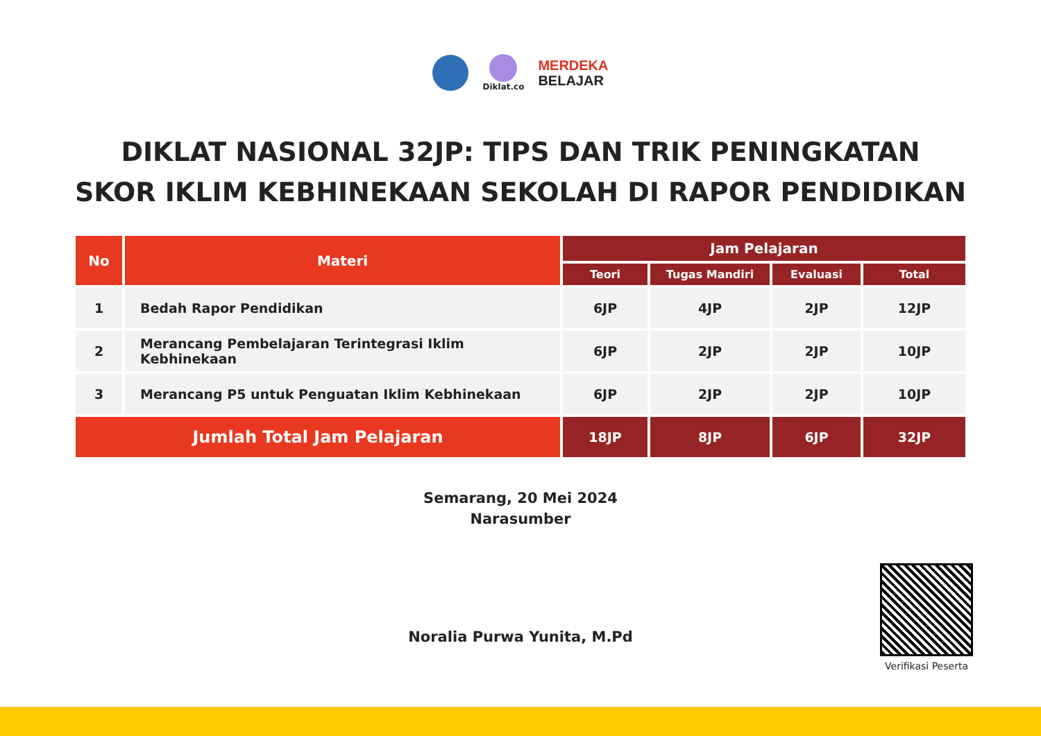Diklat.co
MERDEKA
BELAJAR
DIKLAT NASIONAL 32JP: TIPS DAN TRIK PENINGKATAN
SKOR IKLIM KEBHINEKAAN SEKOLAH DI RAPOR PENDIDIKAN
| No | Materi | Jam Pelajaran | | | |
| --- | --- | --- | --- | --- | --- |
| | | Teori | Tugas Mandiri | Evaluasi | Total |
| 1 | Bedah Rapor Pendidikan | 6JP | 4JP | 2JP | 12JP |
| 2 | Merancang Pembelajaran Terintegrasi Iklim Kebhinekaan | 6JP | 2JP | 2JP | 10JP |
| 3 | Merancang P5 untuk Penguatan Iklim Kebhinekaan | 6JP | 2JP | 2JP | 10JP |
| Jumlah Total Jam Pelajaran | | 18JP | 8JP | 6JP | 32JP |
Semarang, 20 Mei 2024
Narasumber
Noralia Purwa Yunita, M.Pd
Verifikasi Peserta